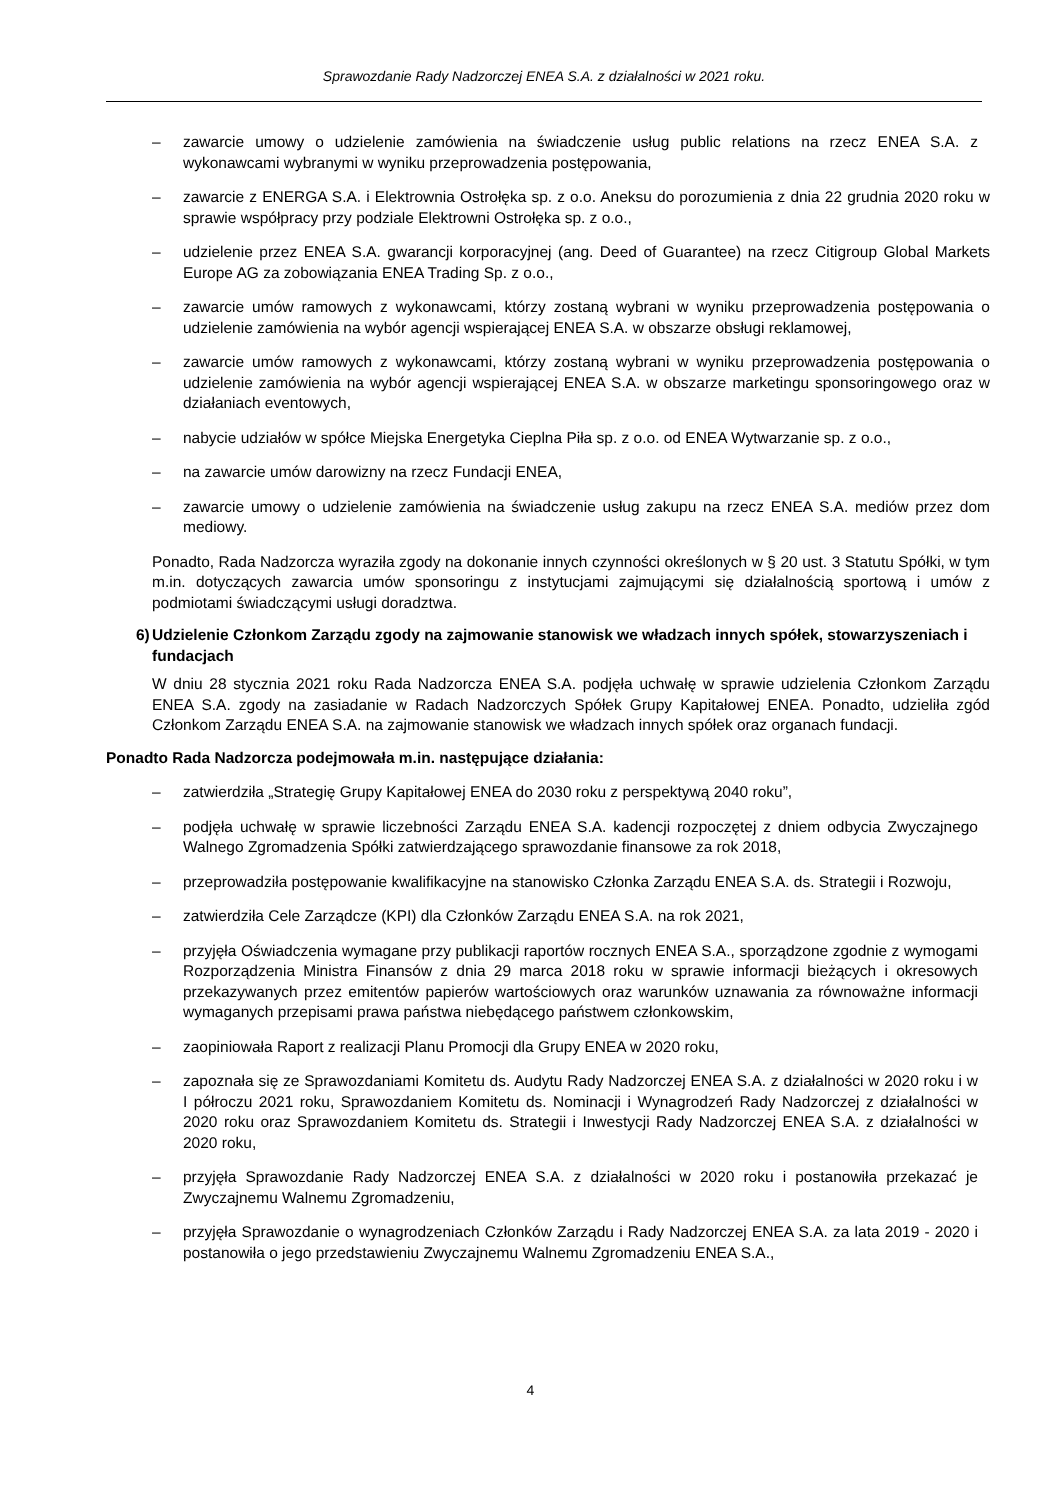Sprawozdanie Rady Nadzorczej ENEA S.A. z działalności w 2021 roku.
– zawarcie umowy o udzielenie zamówienia na świadczenie usług public relations na rzecz ENEA S.A. z wykonawcami wybranymi w wyniku przeprowadzenia postępowania,
– zawarcie z ENERGA S.A. i Elektrownia Ostrołęka sp. z o.o. Aneksu do porozumienia z dnia 22 grudnia 2020 roku w sprawie współpracy przy podziale Elektrowni Ostrołęka sp. z o.o.,
– udzielenie przez ENEA S.A. gwarancji korporacyjnej (ang. Deed of Guarantee) na rzecz Citigroup Global Markets Europe AG za zobowiązania ENEA Trading Sp. z o.o.,
– zawarcie umów ramowych z wykonawcami, którzy zostaną wybrani w wyniku przeprowadzenia postępowania o udzielenie zamówienia na wybór agencji wspierającej ENEA S.A. w obszarze obsługi reklamowej,
– zawarcie umów ramowych z wykonawcami, którzy zostaną wybrani w wyniku przeprowadzenia postępowania o udzielenie zamówienia na wybór agencji wspierającej ENEA S.A. w obszarze marketingu sponsoringowego oraz w działaniach eventowych,
– nabycie udziałów w spółce Miejska Energetyka Cieplna Piła sp. z o.o. od ENEA Wytwarzanie sp. z o.o.,
– na zawarcie umów darowizny na rzecz Fundacji ENEA,
– zawarcie umowy o udzielenie zamówienia na świadczenie usług zakupu na rzecz ENEA S.A. mediów przez dom mediowy.
Ponadto, Rada Nadzorcza wyraziła zgody na dokonanie innych czynności określonych w § 20 ust. 3 Statutu Spółki, w tym m.in. dotyczących zawarcia umów sponsoringu z instytucjami zajmującymi się działalnością sportową i umów z podmiotami świadczącymi usługi doradztwa.
6) Udzielenie Członkom Zarządu zgody na zajmowanie stanowisk we władzach innych spółek, stowarzyszeniach i fundacjach
W dniu 28 stycznia 2021 roku Rada Nadzorcza ENEA S.A. podjęła uchwałę w sprawie udzielenia Członkom Zarządu ENEA S.A. zgody na zasiadanie w Radach Nadzorczych Spółek Grupy Kapitałowej ENEA. Ponadto, udzieliła zgód Członkom Zarządu ENEA S.A. na zajmowanie stanowisk we władzach innych spółek oraz organach fundacji.
Ponadto Rada Nadzorcza podejmowała m.in. następujące działania:
– zatwierdziła „Strategię Grupy Kapitałowej ENEA do 2030 roku z perspektywą 2040 roku”,
– podjęła uchwałę w sprawie liczebności Zarządu ENEA S.A. kadencji rozpoczętej z dniem odbycia Zwyczajnego Walnego Zgromadzenia Spółki zatwierdzającego sprawozdanie finansowe za rok 2018,
– przeprowadziła postępowanie kwalifikacyjne na stanowisko Członka Zarządu ENEA S.A. ds. Strategii i Rozwoju,
– zatwierdziła Cele Zarządcze (KPI) dla Członków Zarządu ENEA S.A. na rok 2021,
– przyjęła Oświadczenia wymagane przy publikacji raportów rocznych ENEA S.A., sporządzone zgodnie z wymogami Rozporządzenia Ministra Finansów z dnia 29 marca 2018 roku w sprawie informacji bieżących i okresowych przekazywanych przez emitentów papierów wartościowych oraz warunków uznawania za równoważne informacji wymaganych przepisami prawa państwa niebędącego państwem członkowskim,
– zaopiniowała Raport z realizacji Planu Promocji dla Grupy ENEA w 2020 roku,
– zapoznała się ze Sprawozdaniami Komitetu ds. Audytu Rady Nadzorczej ENEA S.A. z działalności w 2020 roku i w I półroczu 2021 roku, Sprawozdaniem Komitetu ds. Nominacji i Wynagrodzeń Rady Nadzorczej z działalności w 2020 roku oraz Sprawozdaniem Komitetu ds. Strategii i Inwestycji Rady Nadzorczej ENEA S.A. z działalności w 2020 roku,
– przyjęła Sprawozdanie Rady Nadzorczej ENEA S.A. z działalności w 2020 roku i postanowiła przekazać je Zwyczajnemu Walnemu Zgromadzeniu,
– przyjęła Sprawozdanie o wynagrodzeniach Członków Zarządu i Rady Nadzorczej ENEA S.A. za lata 2019 - 2020 i postanowiła o jego przedstawieniu Zwyczajnemu Walnemu Zgromadzeniu ENEA S.A.,
4